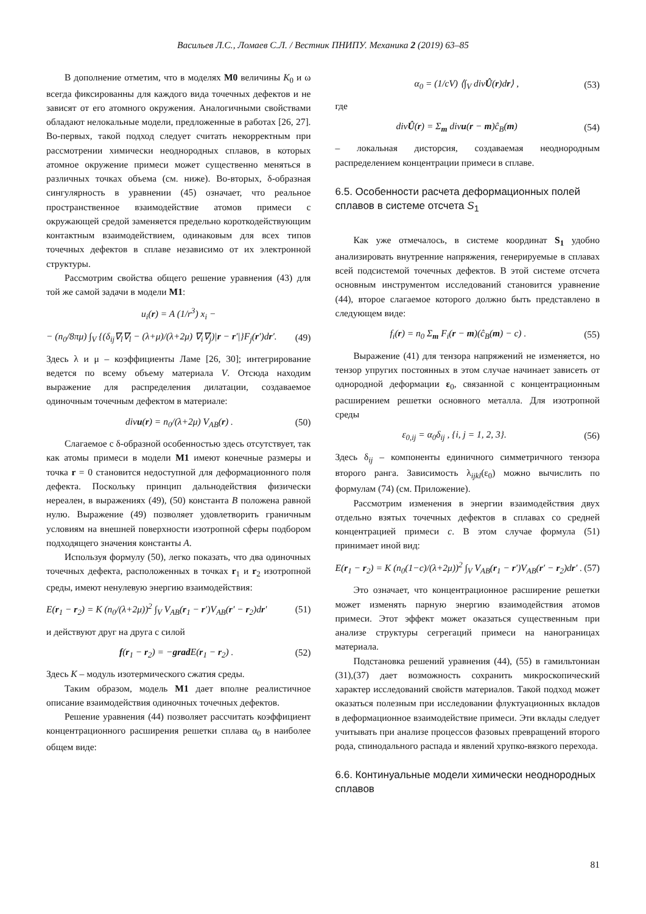Васильев Л.С., Ломаев С.Л. / Вестник ПНИПУ. Механика 2 (2019) 63–85
В дополнение отметим, что в моделях M0 величины K<sub>0</sub> и ω всегда фиксированны для каждого вида точечных дефектов и не зависят от его атомного окружения. Аналогичными свойствами обладают нелокальные модели, предложенные в работах [26, 27]. Во-первых, такой подход следует считать некорректным при рассмотрении химически неоднородных сплавов, в которых атомное окружение примеси может существенно меняться в различных точках объема (см. ниже). Во-вторых, δ-образная сингулярность в уравнении (45) означает, что реальное пространственное взаимодействие атомов примеси с окружающей средой заменяется предельно короткодействующим контактным взаимодействием, одинаковым для всех типов точечных дефектов в сплаве независимо от их электронной структуры.
Рассмотрим свойства общего решение уравнения (43) для той же самой задачи в модели M1:
u<sub>i</sub>(r) = A (1/r<sup>3</sup>) x<sub>i</sub> −
− (n<sub>0</sub>/8πμ) ∫<sub>V</sub> {(δ<sub>ij</sub>∇<sub>l</sub>∇<sub>l</sub> − (λ+μ)/(λ+2μ) ∇<sub>i</sub>∇<sub>j</sub>)|r − r′|}F<sub>j</sub>(r′)dr′. (49)
Здесь λ и μ – коэффициенты Ламе [26, 30]; интегрирование ведется по всему объему материала V. Отсюда находим выражение для распределения дилатации, создаваемое одиночным точечным дефектом в материале:
divu(r) = n<sub>0</sub>/(λ+2μ) V<sub>AB</sub>(r) . (50)
Слагаемое с δ-образной особенностью здесь отсутствует, так как атомы примеси в модели M1 имеют конечные размеры и точка r = 0 становится недоступной для деформационного поля дефекта. Поскольку принцип дальнодействия физически нереален, в выражениях (49), (50) константа B положена равной нулю. Выражение (49) позволяет удовлетворить граничным условиям на внешней поверхности изотропной сферы подбором подходящего значения константы A.
Используя формулу (50), легко показать, что два одиночных точечных дефекта, расположенных в точках r<sub>1</sub> и r<sub>2</sub> изотропной среды, имеют ненулевую энергию взаимодействия:
E(r<sub>1</sub> − r<sub>2</sub>) = K (n<sub>0</sub>/(λ+2μ))<sup>2</sup> ∫<sub>V</sub> V<sub>AB</sub>(r<sub>1</sub> − r′)V<sub>AB</sub>(r′ − r<sub>2</sub>)dr′ (51)
и действуют друг на друга с силой
f(r<sub>1</sub> − r<sub>2</sub>) = −grad E(r<sub>1</sub> − r<sub>2</sub>) . (52)
Здесь K – модуль изотермического сжатия среды.
Таким образом, модель M1 дает вполне реалистичное описание взаимодействия одиночных точечных дефектов.
Решение уравнения (44) позволяет рассчитать коэффициент концентрационного расширения решетки сплава α<sub>0</sub> в наиболее общем виде:
α<sub>0</sub> = (1/cV) ⟨∫<sub>V</sub> divÛ(r)dr⟩ , (53)
где
divÛ(r) = Σ<sub>m</sub> divu(r − m)ĉ<sub>B</sub>(m) (54)
– локальная дисторсия, создаваемая неоднородным распределением концентрации примеси в сплаве.
6.5. Особенности расчета деформационных полей сплавов в системе отсчета S<sub>1</sub>
Как уже отмечалось, в системе координат S<sub>1</sub> удобно анализировать внутренние напряжения, генерируемые в сплавах всей подсистемой точечных дефектов. В этой системе отсчета основным инструментом исследований становится уравнение (44), второе слагаемое которого должно быть представлено в следующем виде:
f<sub>i</sub>(r) = n<sub>0</sub> Σ<sub>m</sub> F<sub>i</sub>(r − m)(ĉ<sub>B</sub>(m) − c) . (55)
Выражение (41) для тензора напряжений не изменяется, но тензор упругих постоянных в этом случае начинает зависеть от однородной деформации ε<sub>0</sub>, связанной с концентрационным расширением решетки основного металла. Для изотропной среды
ε<sub>0,ij</sub> = α<sub>0</sub>δ<sub>ij</sub> , {i, j = 1, 2, 3}. (56)
Здесь δ<sub>ij</sub> – компоненты единичного симметричного тензора второго ранга. Зависимость λ<sub>ijkl</sub>(ε<sub>0</sub>) можно вычислить по формулам (74) (см. Приложение).
Рассмотрим изменения в энергии взаимодействия двух отдельно взятых точечных дефектов в сплавах со средней концентрацией примеси c. В этом случае формула (51) принимает иной вид:
E(r<sub>1</sub> − r<sub>2</sub>) = K (n<sub>0</sub>(1−c)/(λ+2μ))<sup>2</sup> ∫<sub>V</sub> V<sub>AB</sub>(r<sub>1</sub> − r′)V<sub>AB</sub>(r′ − r<sub>2</sub>)dr′ . (57)
Это означает, что концентрационное расширение решетки может изменять парную энергию взаимодействия атомов примеси. Этот эффект может оказаться существенным при анализе структуры сегрегаций примеси на нанограницах материала.
Подстановка решений уравнения (44), (55) в гамильтониан (31),(37) дает возможность сохранить микроскопический характер исследований свойств материалов. Такой подход может оказаться полезным при исследовании флуктуационных вкладов в деформационное взаимодействие примеси. Эти вклады следует учитывать при анализе процессов фазовых превращений второго рода, спинодального распада и явлений хрупко-вязкого перехода.
6.6. Континуальные модели химически неоднородных сплавов
81